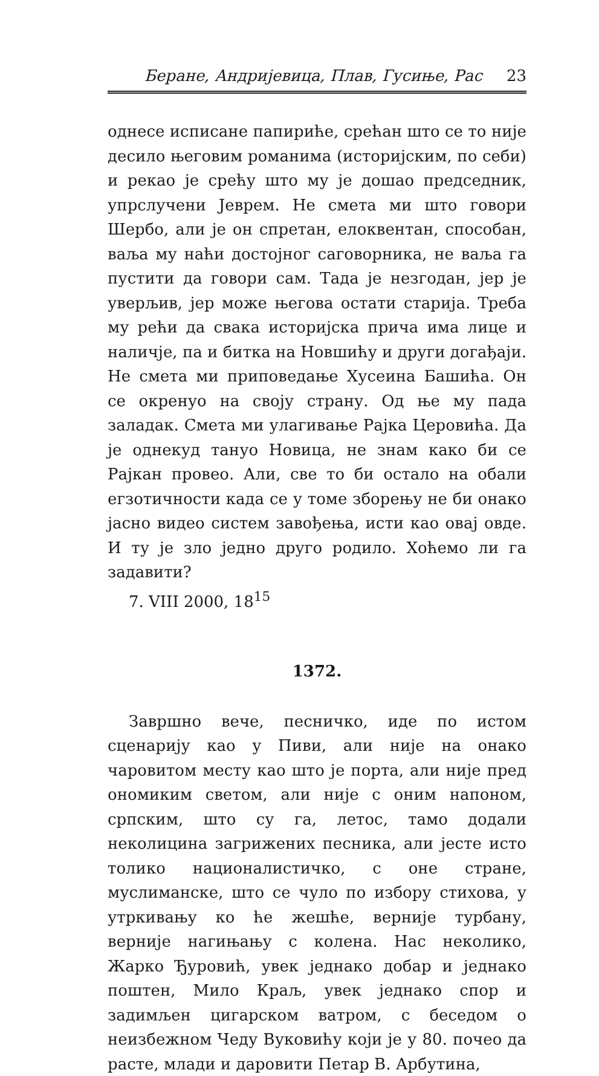Беране, Андријевица, Плав, Гусиње, Рас 23
однесе исписане папириће, срећан што се то није десило његовим романима (историјским, по себи) и рекао је срећу што му је дошао председник, упрслучени Јеврем. Не смета ми што говори Шербо, али је он спретан, елоквентан, способан, ваља му наћи достојног саговорника, не ваља га пустити да говори сам. Тада је незгодан, јер је уверљив, јер може његова остати старија. Треба му рећи да свака историјска прича има лице и наличје, па и битка на Новшићу и други догађаји. Не смета ми приповедање Хусеина Башића. Он се окренуо на своју страну. Од ње му пада заладак. Смета ми улагивање Рајка Церовића. Да је однекуд тануо Новица, не знам како би се Рајкан провео. Али, све то би остало на обали егзотичности када се у томе зборењу не би онако јасно видео систем завођења, исти као овај овде. И ту је зло једно друго родило. Хоћемо ли га задавити?
7. VIII 2000, 18<sup>15</sup>
1372.
Завршно вече, песничко, иде по истом сценарију као у Пиви, али није на онако чаровитом месту као што је порта, али није пред ономиким светом, али није с оним напоном, српским, што су га, летос, тамо додали неколицина загрижених песника, али јесте исто толико националистичко, с оне стране, муслиманске, што се чуло по избору стихова, у утркивању ко ће жешће, верније турбану, верније нагињању с колена. Нас неколико, Жарко Ђуровић, увек једнако добар и једнако поштен, Мило Краљ, увек једнако спор и задимљен цигарском ватром, с беседом о неизбежном Чеду Вуковићу који је у 80. почео да расте, млади и даровити Петар В. Арбутина,